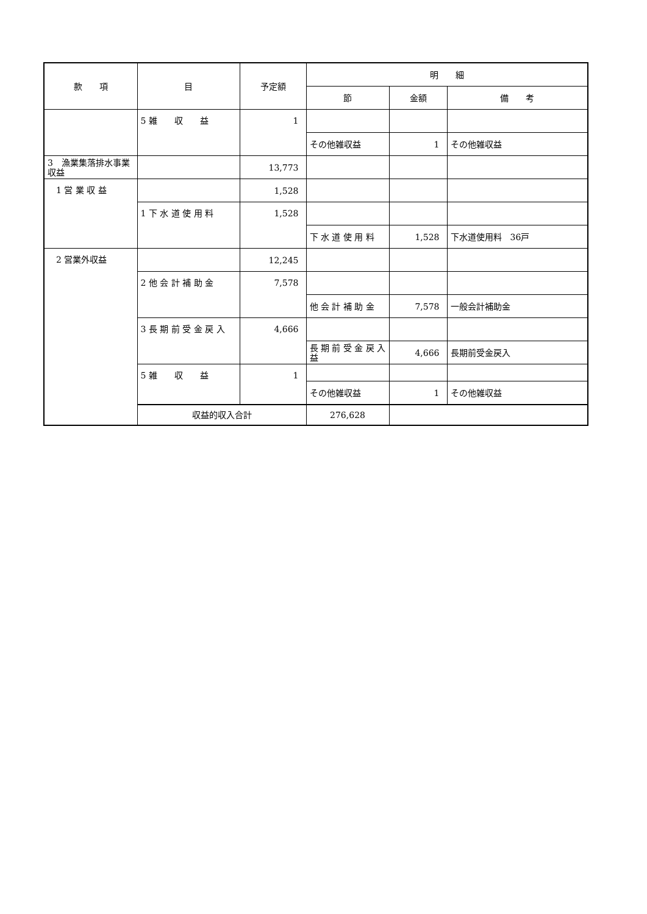| 款 項 | 目 | 予定額 | 明 細 | | |
| --- | --- | --- | --- | --- | --- |
| | | | 節 | 金額 | 備 考 |
| | 5 雑 収 益 | 1 | | | |
| | | | その他雑収益 | 1 | その他雑収益 |
| 3 漁業集落排水事業収益 | | 13,773 | | | |
| 1 営 業 収 益 | | 1,528 | | | |
| | 1 下 水 道 使 用 料 | 1,528 | | | |
| | | | 下 水 道 使 用 料 | 1,528 | 下水道使用料 36戸 |
| 2 営業外収益 | | 12,245 | | | |
| | 2 他 会 計 補 助 金 | 7,578 | | | |
| | | | 他 会 計 補 助 金 | 7,578 | 一般会計補助金 |
| | 3 長 期 前 受 金 戻 入 | 4,666 | | | |
| | | | 長 期 前 受 金 戻 入 益 | 4,666 | 長期前受金戻入 |
| | 5 雑 収 益 | 1 | | | |
| | | | その他雑収益 | 1 | その他雑収益 |
| | 収益的収入合計 | | 276,628 | | |